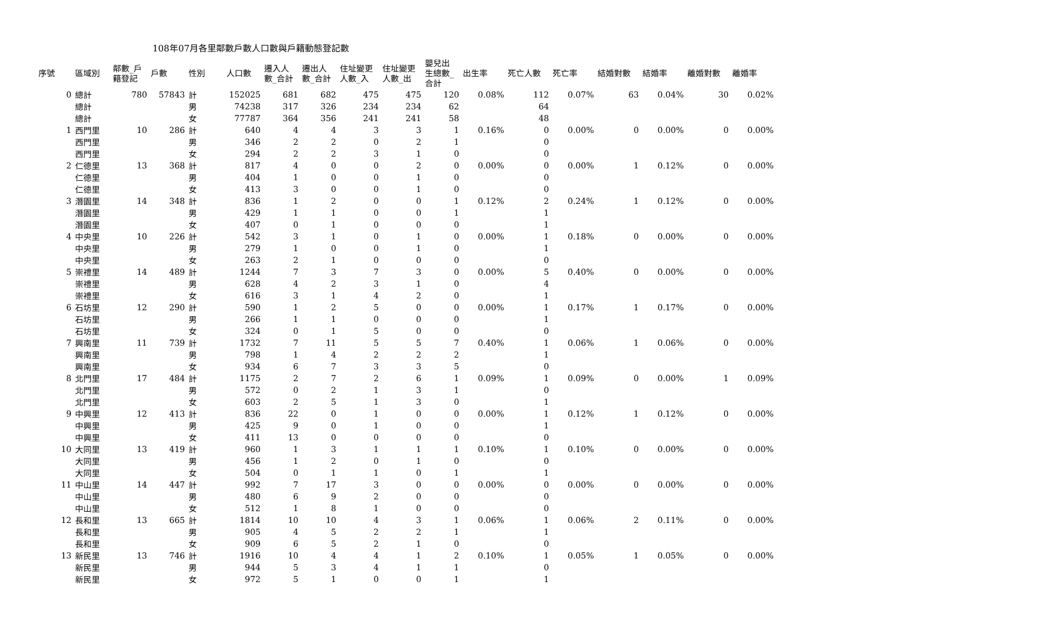108年07月各里鄰數戶數人口數與戶籍動態登記數
| 序號 | 區域別 | 鄰數_戶 籍登記 | 戶數 | 性別 | 人口數 | 遷入人 數_合計 | 遷出人 數_合計 | 住址變更 人數_入 | 住址變更 人數_出 | 嬰兒出 生總數_ 合計 | 出生率 | 死亡人數 | 死亡率 | 結婚對數 | 結婚率 | 離婚對數 | 離婚率 |
| --- | --- | --- | --- | --- | --- | --- | --- | --- | --- | --- | --- | --- | --- | --- | --- | --- | --- |
| 0 | 總計 | 780 | 57843 | 計 | 152025 | 681 | 682 | 475 | 475 | 120 | 0.08% | 112 | 0.07% | 63 | 0.04% | 30 | 0.02% |
| | 總計 | | | 男 | 74238 | 317 | 326 | 234 | 234 | 62 | | 64 | | | | | |
| | 總計 | | | 女 | 77787 | 364 | 356 | 241 | 241 | 58 | | 48 | | | | | |
| 1 | 西門里 | 10 | 286 | 計 | 640 | 4 | 4 | 3 | 3 | 1 | 0.16% | 0 | 0.00% | 0 | 0.00% | 0 | 0.00% |
| | 西門里 | | | 男 | 346 | 2 | 2 | 0 | 2 | 1 | | 0 | | | | | |
| | 西門里 | | | 女 | 294 | 2 | 2 | 3 | 1 | 0 | | 0 | | | | | |
| 2 | 仁德里 | 13 | 368 | 計 | 817 | 4 | 0 | 0 | 2 | 0 | 0.00% | 0 | 0.00% | 1 | 0.12% | 0 | 0.00% |
| | 仁德里 | | | 男 | 404 | 1 | 0 | 0 | 1 | 0 | | 0 | | | | | |
| | 仁德里 | | | 女 | 413 | 3 | 0 | 0 | 1 | 0 | | 0 | | | | | |
| 3 | 潛園里 | 14 | 348 | 計 | 836 | 1 | 2 | 0 | 0 | 1 | 0.12% | 2 | 0.24% | 1 | 0.12% | 0 | 0.00% |
| | 潛園里 | | | 男 | 429 | 1 | 1 | 0 | 0 | 1 | | 1 | | | | | |
| | 潛園里 | | | 女 | 407 | 0 | 1 | 0 | 0 | 0 | | 1 | | | | | |
| 4 | 中央里 | 10 | 226 | 計 | 542 | 3 | 1 | 0 | 1 | 0 | 0.00% | 1 | 0.18% | 0 | 0.00% | 0 | 0.00% |
| | 中央里 | | | 男 | 279 | 1 | 0 | 0 | 1 | 0 | | 1 | | | | | |
| | 中央里 | | | 女 | 263 | 2 | 1 | 0 | 0 | 0 | | 0 | | | | | |
| 5 | 崇禮里 | 14 | 489 | 計 | 1244 | 7 | 3 | 7 | 3 | 0 | 0.00% | 5 | 0.40% | 0 | 0.00% | 0 | 0.00% |
| | 崇禮里 | | | 男 | 628 | 4 | 2 | 3 | 1 | 0 | | 4 | | | | | |
| | 崇禮里 | | | 女 | 616 | 3 | 1 | 4 | 2 | 0 | | 1 | | | | | |
| 6 | 石坊里 | 12 | 290 | 計 | 590 | 1 | 2 | 5 | 0 | 0 | 0.00% | 1 | 0.17% | 1 | 0.17% | 0 | 0.00% |
| | 石坊里 | | | 男 | 266 | 1 | 1 | 0 | 0 | 0 | | 1 | | | | | |
| | 石坊里 | | | 女 | 324 | 0 | 1 | 5 | 0 | 0 | | 0 | | | | | |
| 7 | 興南里 | 11 | 739 | 計 | 1732 | 7 | 11 | 5 | 5 | 7 | 0.40% | 1 | 0.06% | 1 | 0.06% | 0 | 0.00% |
| | 興南里 | | | 男 | 798 | 1 | 4 | 2 | 2 | 2 | | 1 | | | | | |
| | 興南里 | | | 女 | 934 | 6 | 7 | 3 | 3 | 5 | | 0 | | | | | |
| 8 | 北門里 | 17 | 484 | 計 | 1175 | 2 | 7 | 2 | 6 | 1 | 0.09% | 1 | 0.09% | 0 | 0.00% | 1 | 0.09% |
| | 北門里 | | | 男 | 572 | 0 | 2 | 1 | 3 | 1 | | 0 | | | | | |
| | 北門里 | | | 女 | 603 | 2 | 5 | 1 | 3 | 0 | | 1 | | | | | |
| 9 | 中興里 | 12 | 413 | 計 | 836 | 22 | 0 | 1 | 0 | 0 | 0.00% | 1 | 0.12% | 1 | 0.12% | 0 | 0.00% |
| | 中興里 | | | 男 | 425 | 9 | 0 | 1 | 0 | 0 | | 1 | | | | | |
| | 中興里 | | | 女 | 411 | 13 | 0 | 0 | 0 | 0 | | 0 | | | | | |
| 10 | 大同里 | 13 | 419 | 計 | 960 | 1 | 3 | 1 | 1 | 1 | 0.10% | 1 | 0.10% | 0 | 0.00% | 0 | 0.00% |
| | 大同里 | | | 男 | 456 | 1 | 2 | 0 | 1 | 0 | | 0 | | | | | |
| | 大同里 | | | 女 | 504 | 0 | 1 | 1 | 0 | 1 | | 1 | | | | | |
| 11 | 中山里 | 14 | 447 | 計 | 992 | 7 | 17 | 3 | 0 | 0 | 0.00% | 0 | 0.00% | 0 | 0.00% | 0 | 0.00% |
| | 中山里 | | | 男 | 480 | 6 | 9 | 2 | 0 | 0 | | 0 | | | | | |
| | 中山里 | | | 女 | 512 | 1 | 8 | 1 | 0 | 0 | | 0 | | | | | |
| 12 | 長和里 | 13 | 665 | 計 | 1814 | 10 | 10 | 4 | 3 | 1 | 0.06% | 1 | 0.06% | 2 | 0.11% | 0 | 0.00% |
| | 長和里 | | | 男 | 905 | 4 | 5 | 2 | 2 | 1 | | 1 | | | | | |
| | 長和里 | | | 女 | 909 | 6 | 5 | 2 | 1 | 0 | | 0 | | | | | |
| 13 | 新民里 | 13 | 746 | 計 | 1916 | 10 | 4 | 4 | 1 | 2 | 0.10% | 1 | 0.05% | 1 | 0.05% | 0 | 0.00% |
| | 新民里 | | | 男 | 944 | 5 | 3 | 4 | 1 | 1 | | 0 | | | | | |
| | 新民里 | | | 女 | 972 | 5 | 1 | 0 | 0 | 1 | | 1 | | | | | |